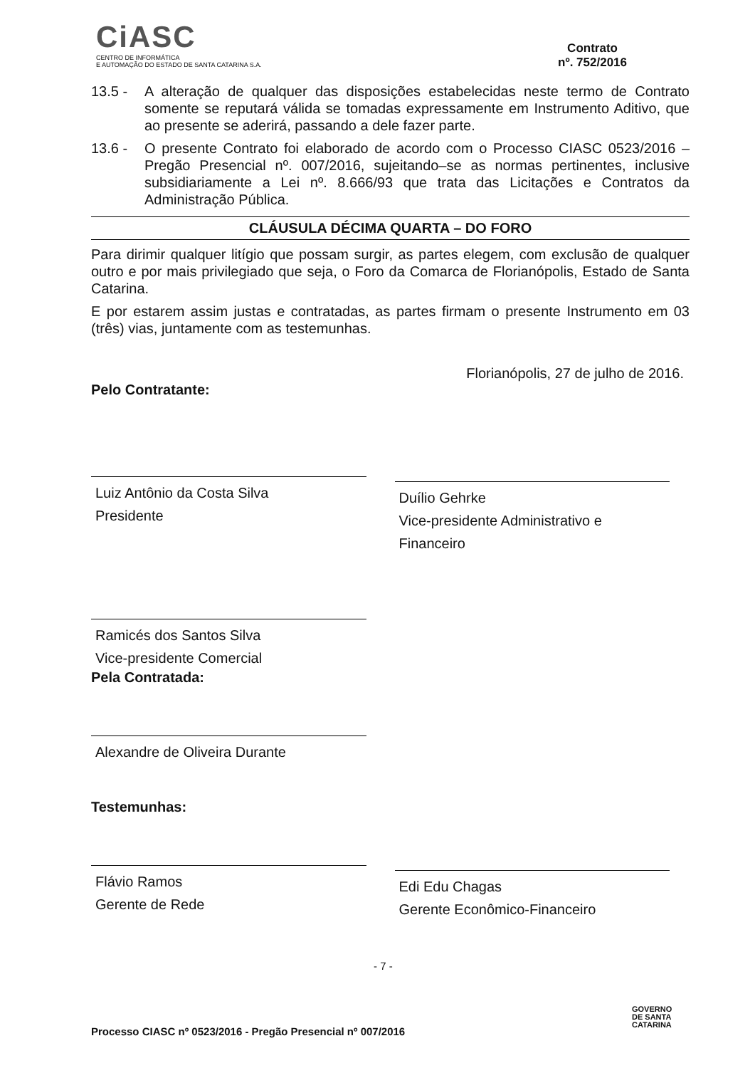CiASC
CENTRO DE INFORMÁTICA
E AUTOMAÇÃO DO ESTADO DE SANTA CATARINA S.A.
Contrato
nº. 752/2016
13.5 - A alteração de qualquer das disposições estabelecidas neste termo de Contrato somente se reputará válida se tomadas expressamente em Instrumento Aditivo, que ao presente se aderirá, passando a dele fazer parte.
13.6 - O presente Contrato foi elaborado de acordo com o Processo CIASC 0523/2016 – Pregão Presencial nº. 007/2016, sujeitando–se as normas pertinentes, inclusive subsidiariamente a Lei nº. 8.666/93 que trata das Licitações e Contratos da Administração Pública.
CLÁUSULA DÉCIMA QUARTA – DO FORO
Para dirimir qualquer litígio que possam surgir, as partes elegem, com exclusão de qualquer outro e por mais privilegiado que seja, o Foro da Comarca de Florianópolis, Estado de Santa Catarina.
E por estarem assim justas e contratadas, as partes firmam o presente Instrumento em 03 (três) vias, juntamente com as testemunhas.
Florianópolis, 27 de julho de 2016.
Pelo Contratante:
Luiz Antônio da Costa Silva
Presidente
Duílio Gehrke
Vice-presidente Administrativo e
Financeiro
Ramicés dos Santos Silva
Vice-presidente Comercial
Pela Contratada:
Alexandre de Oliveira Durante
Testemunhas:
Flávio Ramos
Gerente de Rede
Edi Edu Chagas
Gerente Econômico-Financeiro
- 7 -
GOVERNO
DE SANTA
CATARINA
Processo CIASC nº 0523/2016 - Pregão Presencial nº 007/2016